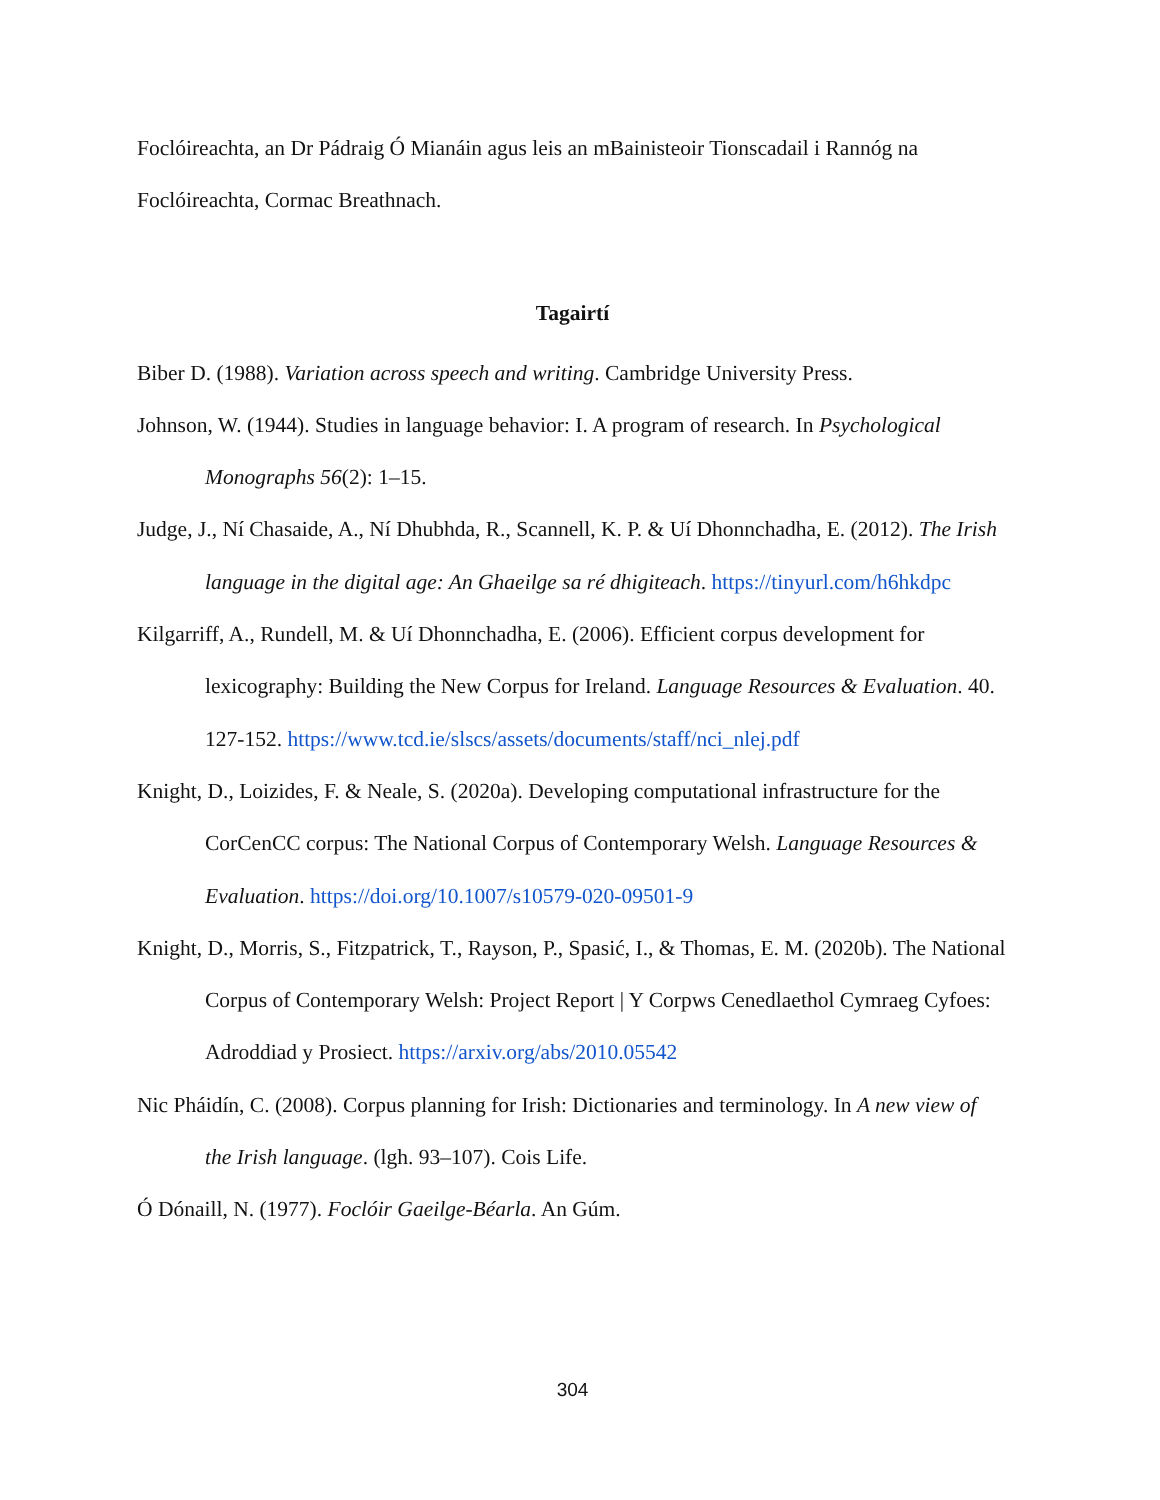Foclóireachta, an Dr Pádraig Ó Mianáin agus leis an mBainisteoir Tionscadail i Rannóg na Foclóireachta, Cormac Breathnach.
Tagairtí
Biber D. (1988). Variation across speech and writing. Cambridge University Press.
Johnson, W. (1944). Studies in language behavior: I. A program of research. In Psychological Monographs 56(2): 1–15.
Judge, J., Ní Chasaide, A., Ní Dhubhda, R., Scannell, K. P. & Uí Dhonnchadha, E. (2012). The Irish language in the digital age: An Ghaeilge sa ré dhigiteach. https://tinyurl.com/h6hkdpc
Kilgarriff, A., Rundell, M. & Uí Dhonnchadha, E. (2006). Efficient corpus development for lexicography: Building the New Corpus for Ireland. Language Resources & Evaluation. 40. 127-152. https://www.tcd.ie/slscs/assets/documents/staff/nci_nlej.pdf
Knight, D., Loizides, F. & Neale, S. (2020a). Developing computational infrastructure for the CorCenCC corpus: The National Corpus of Contemporary Welsh. Language Resources & Evaluation. https://doi.org/10.1007/s10579-020-09501-9
Knight, D., Morris, S., Fitzpatrick, T., Rayson, P., Spasić, I., & Thomas, E. M. (2020b). The National Corpus of Contemporary Welsh: Project Report | Y Corpws Cenedlaethol Cymraeg Cyfoes: Adroddiad y Prosiect. https://arxiv.org/abs/2010.05542
Nic Pháidín, C. (2008). Corpus planning for Irish: Dictionaries and terminology. In A new view of the Irish language. (lgh. 93–107). Cois Life.
Ó Dónaill, N. (1977). Foclóir Gaeilge-Béarla. An Gúm.
304